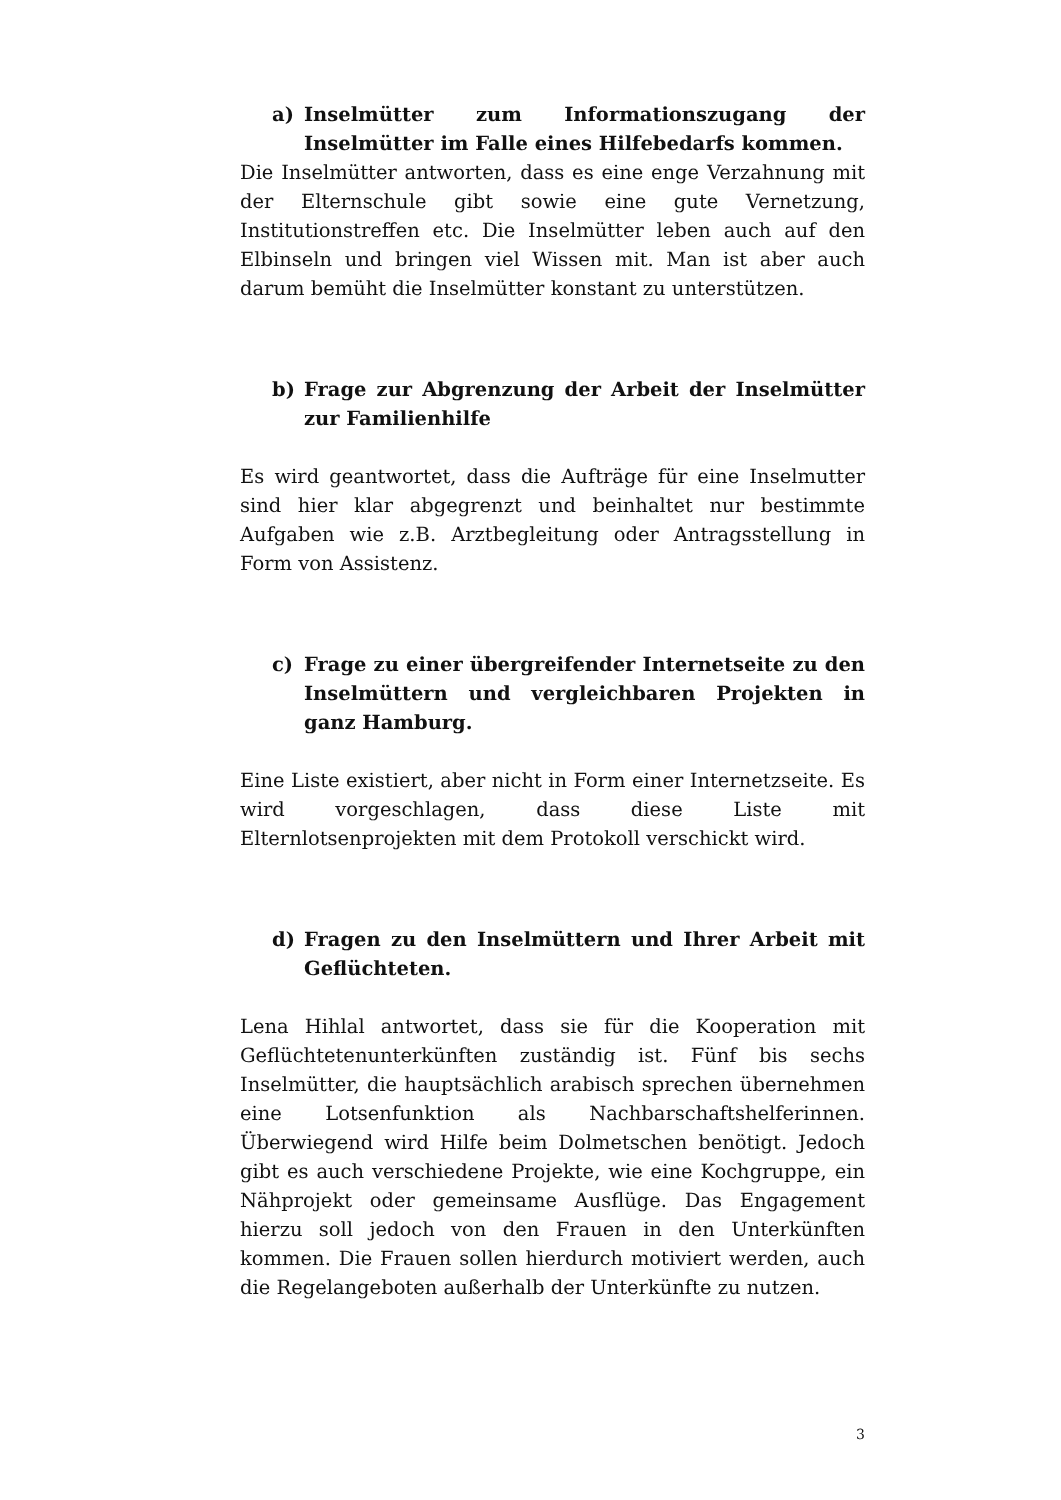a) Inselmütter zum Informationszugang der Inselmütter im Falle eines Hilfebedarfs kommen.
Die Inselmütter antworten, dass es eine enge Verzahnung mit der Elternschule gibt sowie eine gute Vernetzung, Institutionstreffen etc. Die Inselmütter leben auch auf den Elbinseln und bringen viel Wissen mit. Man ist aber auch darum bemüht die Inselmütter konstant zu unterstützen.
b) Frage zur Abgrenzung der Arbeit der Inselmütter zur Familienhilfe
Es wird geantwortet, dass die Aufträge für eine Inselmutter sind hier klar abgegrenzt und beinhaltet nur bestimmte Aufgaben wie z.B. Arztbegleitung oder Antragsstellung in Form von Assistenz.
c) Frage zu einer übergreifender Internetseite zu den Inselmüttern und vergleichbaren Projekten in ganz Hamburg.
Eine Liste existiert, aber nicht in Form einer Internetzseite. Es wird vorgeschlagen, dass diese Liste mit Elternlotsenprojekten mit dem Protokoll verschickt wird.
d) Fragen zu den Inselmüttern und Ihrer Arbeit mit Geflüchteten.
Lena Hihlal antwortet, dass sie für die Kooperation mit Geflüchtetenunterkünften zuständig ist. Fünf bis sechs Inselmütter, die hauptsächlich arabisch sprechen übernehmen eine Lotsenfunktion als Nachbarschaftshelferinnen. Überwiegend wird Hilfe beim Dolmetschen benötigt. Jedoch gibt es auch verschiedene Projekte, wie eine Kochgruppe, ein Nähprojekt oder gemeinsame Ausflüge. Das Engagement hierzu soll jedoch von den Frauen in den Unterkünften kommen. Die Frauen sollen hierdurch motiviert werden, auch die Regelangeboten außerhalb der Unterkünfte zu nutzen.
3